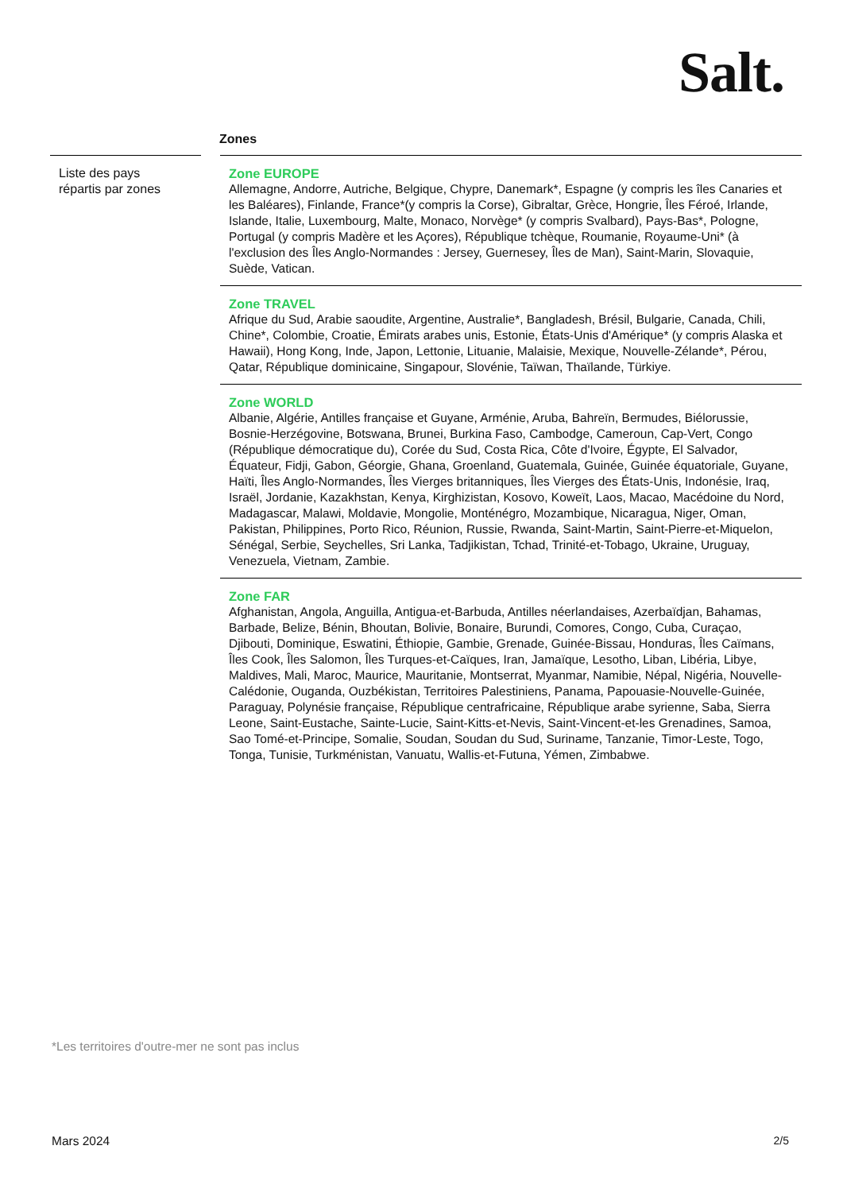Salt.
Zones
Liste des pays
répartis par zones
Zone EUROPE
Allemagne, Andorre, Autriche, Belgique, Chypre, Danemark*, Espagne (y compris les îles Canaries et les Baléares), Finlande, France*(y compris la Corse), Gibraltar, Grèce, Hongrie, Îles Féroé, Irlande, Islande, Italie, Luxembourg, Malte, Monaco, Norvège* (y compris Svalbard), Pays-Bas*, Pologne, Portugal (y compris Madère et les Açores), République tchèque, Roumanie, Royaume-Uni* (à l'exclusion des Îles Anglo-Normandes : Jersey, Guernesey, Îles de Man), Saint-Marin, Slovaquie, Suède, Vatican.
Zone TRAVEL
Afrique du Sud, Arabie saoudite, Argentine, Australie*, Bangladesh, Brésil, Bulgarie, Canada, Chili, Chine*, Colombie, Croatie, Émirats arabes unis, Estonie, États-Unis d'Amérique* (y compris Alaska et Hawaii), Hong Kong, Inde, Japon, Lettonie, Lituanie, Malaisie, Mexique, Nouvelle-Zélande*, Pérou, Qatar, République dominicaine, Singapour, Slovénie, Taïwan, Thaïlande, Türkiye.
Zone WORLD
Albanie, Algérie, Antilles française et Guyane, Arménie, Aruba, Bahreïn, Bermudes, Biélorussie, Bosnie-Herzégovine, Botswana, Brunei, Burkina Faso, Cambodge, Cameroun, Cap-Vert, Congo (République démocratique du), Corée du Sud, Costa Rica, Côte d'Ivoire, Égypte, El Salvador, Équateur, Fidji, Gabon, Géorgie, Ghana, Groenland, Guatemala, Guinée, Guinée équatoriale, Guyane, Haïti, Îles Anglo-Normandes, Îles Vierges britanniques, Îles Vierges des États-Unis, Indonésie, Iraq, Israël, Jordanie, Kazakhstan, Kenya, Kirghizistan, Kosovo, Koweït, Laos, Macao, Macédoine du Nord, Madagascar, Malawi, Moldavie, Mongolie, Monténégro, Mozambique, Nicaragua, Niger, Oman, Pakistan, Philippines, Porto Rico, Réunion, Russie, Rwanda, Saint-Martin, Saint-Pierre-et-Miquelon, Sénégal, Serbie, Seychelles, Sri Lanka, Tadjikistan, Tchad, Trinité-et-Tobago, Ukraine, Uruguay, Venezuela, Vietnam, Zambie.
Zone FAR
Afghanistan, Angola, Anguilla, Antigua-et-Barbuda, Antilles néerlandaises, Azerbaïdjan, Bahamas, Barbade, Belize, Bénin, Bhoutan, Bolivie, Bonaire, Burundi, Comores, Congo, Cuba, Curaçao, Djibouti, Dominique, Eswatini, Éthiopie, Gambie, Grenade, Guinée-Bissau, Honduras, Îles Caïmans, Îles Cook, Îles Salomon, Îles Turques-et-Caïques, Iran, Jamaïque, Lesotho, Liban, Libéria, Libye, Maldives, Mali, Maroc, Maurice, Mauritanie, Montserrat, Myanmar, Namibie, Népal, Nigéria, Nouvelle-Calédonie, Ouganda, Ouzbékistan, Territoires Palestiniens, Panama, Papouasie-Nouvelle-Guinée, Paraguay, Polynésie française, République centrafricaine, République arabe syrienne, Saba, Sierra Leone, Saint-Eustache, Sainte-Lucie, Saint-Kitts-et-Nevis, Saint-Vincent-et-les Grenadines, Samoa, Sao Tomé-et-Principe, Somalie, Soudan, Soudan du Sud, Suriname, Tanzanie, Timor-Leste, Togo, Tonga, Tunisie, Turkménistan, Vanuatu, Wallis-et-Futuna, Yémen, Zimbabwe.
*Les territoires d'outre-mer ne sont pas inclus
Mars 2024 2/5